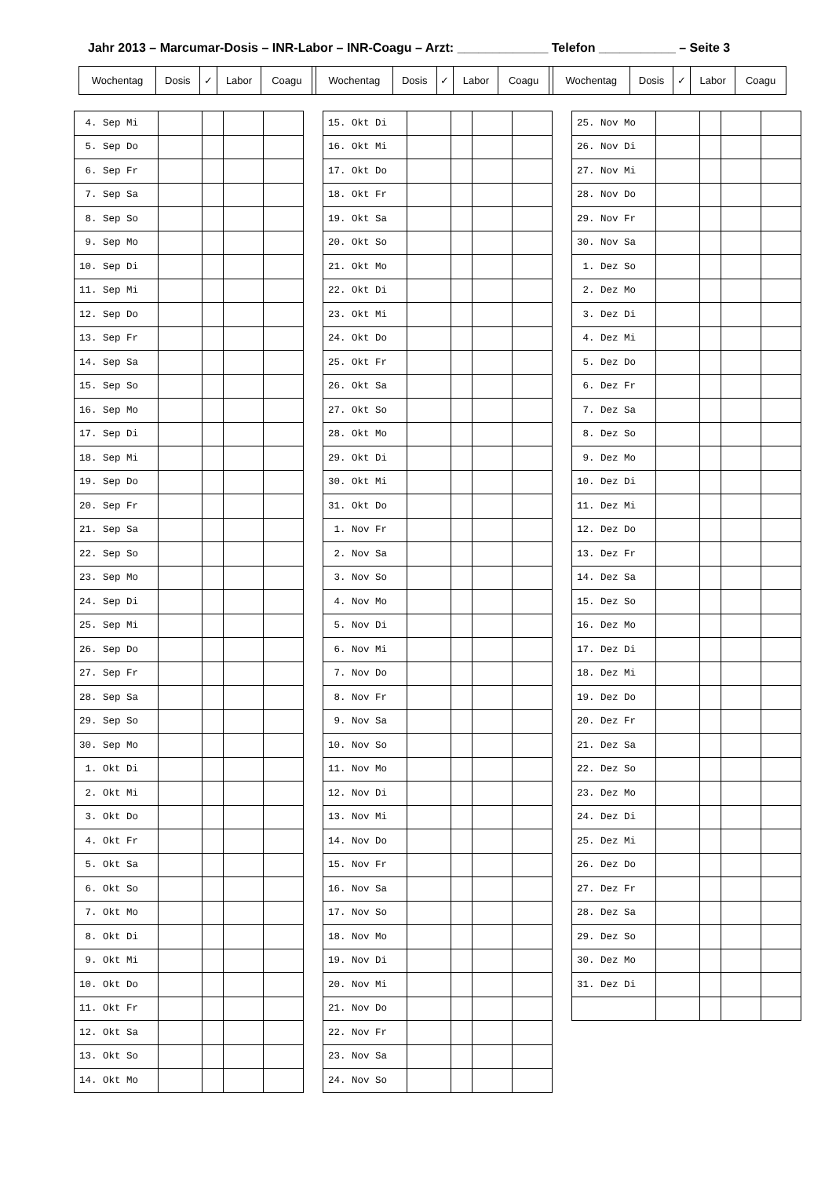Jahr 2013 – Marcumar-Dosis – INR-Labor – INR-Coagu – Arzt: _____________ Telefon ___________ – Seite 3
| Wochentag | Dosis | ✓ | Labor | Coagu | | Wochentag | Dosis | ✓ | Labor | Coagu | | Wochentag | Dosis | ✓ | Labor | Coagu |
| 4. Sep Mi | | | | |
| 5. Sep Do | | | | |
| 6. Sep Fr | | | | |
| 7. Sep Sa | | | | |
| 8. Sep So | | | | |
| 9. Sep Mo | | | | |
| 10. Sep Di | | | | |
| 11. Sep Mi | | | | |
| 12. Sep Do | | | | |
| 13. Sep Fr | | | | |
| 14. Sep Sa | | | | |
| 15. Sep So | | | | |
| 16. Sep Mo | | | | |
| 17. Sep Di | | | | |
| 18. Sep Mi | | | | |
| 19. Sep Do | | | | |
| 20. Sep Fr | | | | |
| 21. Sep Sa | | | | |
| 22. Sep So | | | | |
| 23. Sep Mo | | | | |
| 24. Sep Di | | | | |
| 25. Sep Mi | | | | |
| 26. Sep Do | | | | |
| 27. Sep Fr | | | | |
| 28. Sep Sa | | | | |
| 29. Sep So | | | | |
| 30. Sep Mo | | | | |
| 1. Okt Di | | | | |
| 2. Okt Mi | | | | |
| 3. Okt Do | | | | |
| 4. Okt Fr | | | | |
| 5. Okt Sa | | | | |
| 6. Okt So | | | | |
| 7. Okt Mo | | | | |
| 8. Okt Di | | | | |
| 9. Okt Mi | | | | |
| 10. Okt Do | | | | |
| 11. Okt Fr | | | | |
| 12. Okt Sa | | | | |
| 13. Okt So | | | | |
| 14. Okt Mo | | | | |
| 15. Okt Di | | | | |
| 16. Okt Mi | | | | |
| 17. Okt Do | | | | |
| 18. Okt Fr | | | | |
| 19. Okt Sa | | | | |
| 20. Okt So | | | | |
| 21. Okt Mo | | | | |
| 22. Okt Di | | | | |
| 23. Okt Mi | | | | |
| 24. Okt Do | | | | |
| 25. Okt Fr | | | | |
| 26. Okt Sa | | | | |
| 27. Okt So | | | | |
| 28. Okt Mo | | | | |
| 29. Okt Di | | | | |
| 30. Okt Mi | | | | |
| 31. Okt Do | | | | |
| 1. Nov Fr | | | | |
| 2. Nov Sa | | | | |
| 3. Nov So | | | | |
| 4. Nov Mo | | | | |
| 5. Nov Di | | | | |
| 6. Nov Mi | | | | |
| 7. Nov Do | | | | |
| 8. Nov Fr | | | | |
| 9. Nov Sa | | | | |
| 10. Nov So | | | | |
| 11. Nov Mo | | | | |
| 12. Nov Di | | | | |
| 13. Nov Mi | | | | |
| 14. Nov Do | | | | |
| 15. Nov Fr | | | | |
| 16. Nov Sa | | | | |
| 17. Nov So | | | | |
| 18. Nov Mo | | | | |
| 19. Nov Di | | | | |
| 20. Nov Mi | | | | |
| 21. Nov Do | | | | |
| 22. Nov Fr | | | | |
| 23. Nov Sa | | | | |
| 24. Nov So | | | | |
| 25. Nov Mo | | | | |
| 26. Nov Di | | | | |
| 27. Nov Mi | | | | |
| 28. Nov Do | | | | |
| 29. Nov Fr | | | | |
| 30. Nov Sa | | | | |
| 1. Dez So | | | | |
| 2. Dez Mo | | | | |
| 3. Dez Di | | | | |
| 4. Dez Mi | | | | |
| 5. Dez Do | | | | |
| 6. Dez Fr | | | | |
| 7. Dez Sa | | | | |
| 8. Dez So | | | | |
| 9. Dez Mo | | | | |
| 10. Dez Di | | | | |
| 11. Dez Mi | | | | |
| 12. Dez Do | | | | |
| 13. Dez Fr | | | | |
| 14. Dez Sa | | | | |
| 15. Dez So | | | | |
| 16. Dez Mo | | | | |
| 17. Dez Di | | | | |
| 18. Dez Mi | | | | |
| 19. Dez Do | | | | |
| 20. Dez Fr | | | | |
| 21. Dez Sa | | | | |
| 22. Dez So | | | | |
| 23. Dez Mo | | | | |
| 24. Dez Di | | | | |
| 25. Dez Mi | | | | |
| 26. Dez Do | | | | |
| 27. Dez Fr | | | | |
| 28. Dez Sa | | | | |
| 29. Dez So | | | | |
| 30. Dez Mo | | | | |
| 31. Dez Di | | | | |